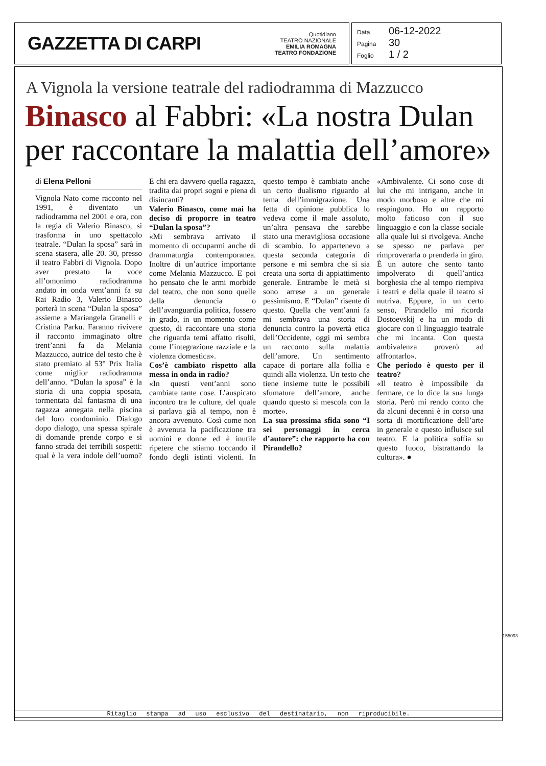GAZZETTA DI CARPI
Quotidiano
TEATRO NAZIONALE
EMILIA ROMAGNA
TEATRO FONDAZIONE
Data 06-12-2022
Pagina 30
Foglio 1 / 2
A Vignola la versione teatrale del radiodramma di Mazzucco
Binasco al Fabbri: «La nostra Dulan per raccontare la malattia dell’amore»
di Elena Pelloni
Vignola Nato come racconto nel 1991, è diventato un radiodramma nel 2001 e ora, con la regia di Valerio Binasco, si trasforma in uno spettacolo teatrale. “Dulan la sposa” sarà in scena stasera, alle 20. 30, presso il teatro Fabbri di Vignola. Dopo aver prestato la voce all’omonimo radiodramma andato in onda vent’anni fa su Rai Radio 3, Valerio Binasco porterà in scena “Dulan la sposa” assieme a Mariangela Granelli e Cristina Parku. Faranno rivivere il racconto immaginato oltre trent’anni fa da Melania Mazzucco, autrice del testo che è stato premiato al 53° Prix Italia come miglior radiodramma dell’anno. “Dulan la sposa” è la storia di una coppia sposata, tormentata dal fantasma di una ragazza annegata nella piscina del loro condominio. Dialogo dopo dialogo, una spessa spirale di domande prende corpo e si fanno strada dei terribili sospetti: qual è la vera indole dell’uomo? E chi era davvero quella ragazza, tradita dai propri sogni e piena di disincanti?
Valerio Binasco, come mai ha deciso di proporre in teatro “Dulan la sposa”?
«Mi sembrava arrivato il momento di occuparmi anche di drammaturgia contemporanea. Inoltre di un’autrice importante come Melania Mazzucco. E poi ho pensato che le armi morbide del teatro, che non sono quelle della denuncia o dell’avanguardia politica, fossero in grado, in un momento come questo, di raccontare una storia che riguarda temi affatto risolti, come l’integrazione razziale e la violenza domestica».
Cos’è cambiato rispetto alla messa in onda in radio?
«In questi vent’anni sono cambiate tante cose. L’auspicato incontro tra le culture, del quale si parlava già al tempo, non è ancora avvenuto. Così come non è avvenuta la pacificazione tra uomini e donne ed è inutile ripetere che stiamo toccando il fondo degli istinti violenti. In questo tempo è cambiato anche un certo dualismo riguardo al tema dell’immigrazione. Una fetta di opinione pubblica lo vedeva come il male assoluto, un’altra pensava che sarebbe stato una meravigliosa occasione di scambio. Io appartenevo a questa seconda categoria di persone e mi sembra che si sia creata una sorta di appiattimento generale. Entrambe le metà si sono arrese a un generale pessimismo. E “Dulan” risente di questo. Quella che vent’anni fa mi sembrava una storia di denuncia contro la povertà etica dell’Occidente, oggi mi sembra un racconto sulla malattia dell’amore. Un sentimento capace di portare alla follia e quindi alla violenza. Un testo che tiene insieme tutte le possibili sfumature dell’amore, anche quando questo si mescola con la morte».
La sua prossima sfida sono “I sei personaggi in cerca d’autore”: che rapporto ha con Pirandello?
«Ambivalente. Ci sono cose di lui che mi intrigano, anche in modo morboso e altre che mi respingono. Ho un rapporto molto faticoso con il suo linguaggio e con la classe sociale alla quale lui si rivolgeva. Anche se spesso ne parlava per rimproverarla o prenderla in giro. È un autore che sento tanto impolverato di quell’antica borghesia che al tempo riempiva i teatri e della quale il teatro si nutriva. Eppure, in un certo senso, Pirandello mi ricorda Dostoevskij e ha un modo di giocare con il linguaggio teatrale che mi incanta. Con questa ambivalenza proverò ad affrontarlo».
Che periodo è questo per il teatro?
«Il teatro è impossibile da fermare, ce lo dice la sua lunga storia. Però mi rendo conto che da alcuni decenni è in corso una sorta di mortificazione dell’arte in generale e questo influisce sul teatro. E la politica soffia su questo fuoco, bistrattando la cultura». ●
155093
Ritaglio stampa ad uso esclusivo del destinatario, non riproducibile.